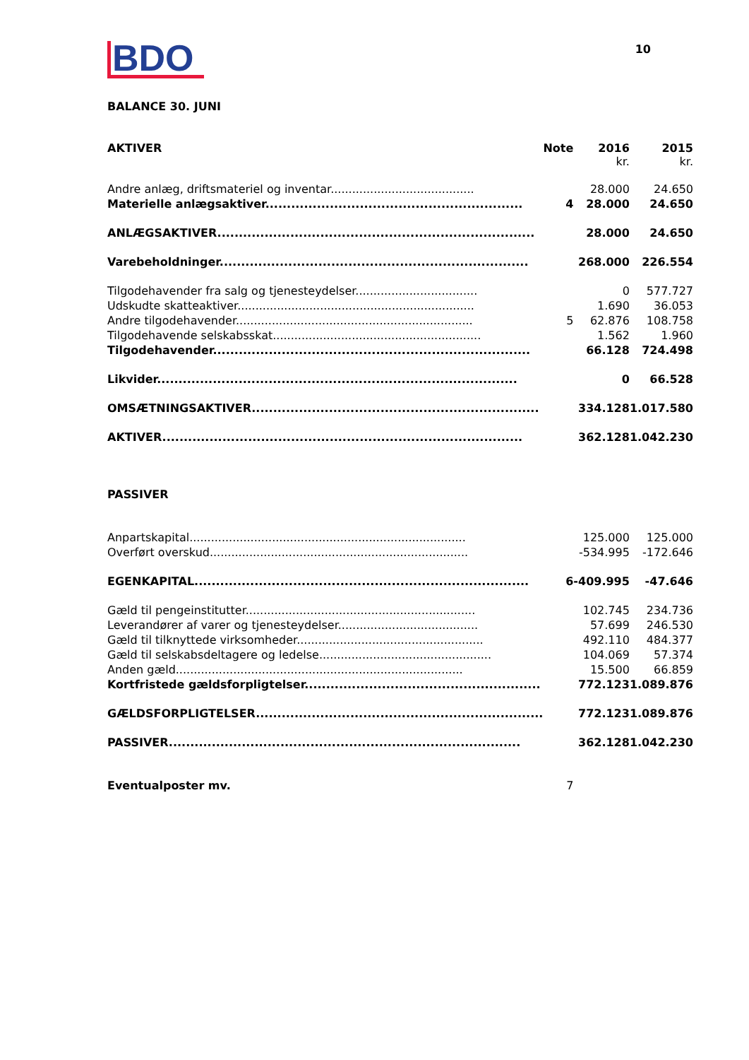10
BDO
BALANCE 30. JUNI
| AKTIVER | Note | 2016 kr. | 2015 kr. |
| --- | --- | --- | --- |
| Andre anlæg, driftsmateriel og inventar........................................ | | 28.000 | 24.650 |
| Materielle anlægsaktiver............................................................ | 4 | 28.000 | 24.650 |
| ANLÆGSAKTIVER.......................................................................... | | 28.000 | 24.650 |
| Varebeholdninger........................................................................ | | 268.000 | 226.554 |
| Tilgodehavender fra salg og tjenesteydelser.................................. | | 0 | 577.727 |
| Udskudte skatteaktiver.................................................................. | | 1.690 | 36.053 |
| Andre tilgodehavender.................................................................. | 5 | 62.876 | 108.758 |
| Tilgodehavende selskabsskat.......................................................... | | 1.562 | 1.960 |
| Tilgodehavender.......................................................................... | | 66.128 | 724.498 |
| Likvider.................................................................................... | | 0 | 66.528 |
| OMSÆTNINGSAKTIVER................................................................... | | 334.128 | 1.017.580 |
| AKTIVER.................................................................................... | | 362.128 | 1.042.230 |
| PASSIVER | | | |
| Anpartskapital............................................................................. | | 125.000 | 125.000 |
| Overført overskud........................................................................ | | -534.995 | -172.646 |
| EGENKAPITAL.............................................................................. | 6 | -409.995 | -47.646 |
| Gæld til pengeinstitutter................................................................ | | 102.745 | 234.736 |
| Leverandører af varer og tjenesteydelser....................................... | | 57.699 | 246.530 |
| Gæld til tilknyttede virksomheder.................................................... | | 492.110 | 484.377 |
| Gæld til selskabsdeltagere og ledelse................................................ | | 104.069 | 57.374 |
| Anden gæld................................................................................ | | 15.500 | 66.859 |
| Kortfristede gældsforpligtelser....................................................... | | 772.123 | 1.089.876 |
| GÆLDSFORPLIGTELSER................................................................... | | 772.123 | 1.089.876 |
| PASSIVER.................................................................................. | | 362.128 | 1.042.230 |
| Eventualposter mv. | 7 | | |